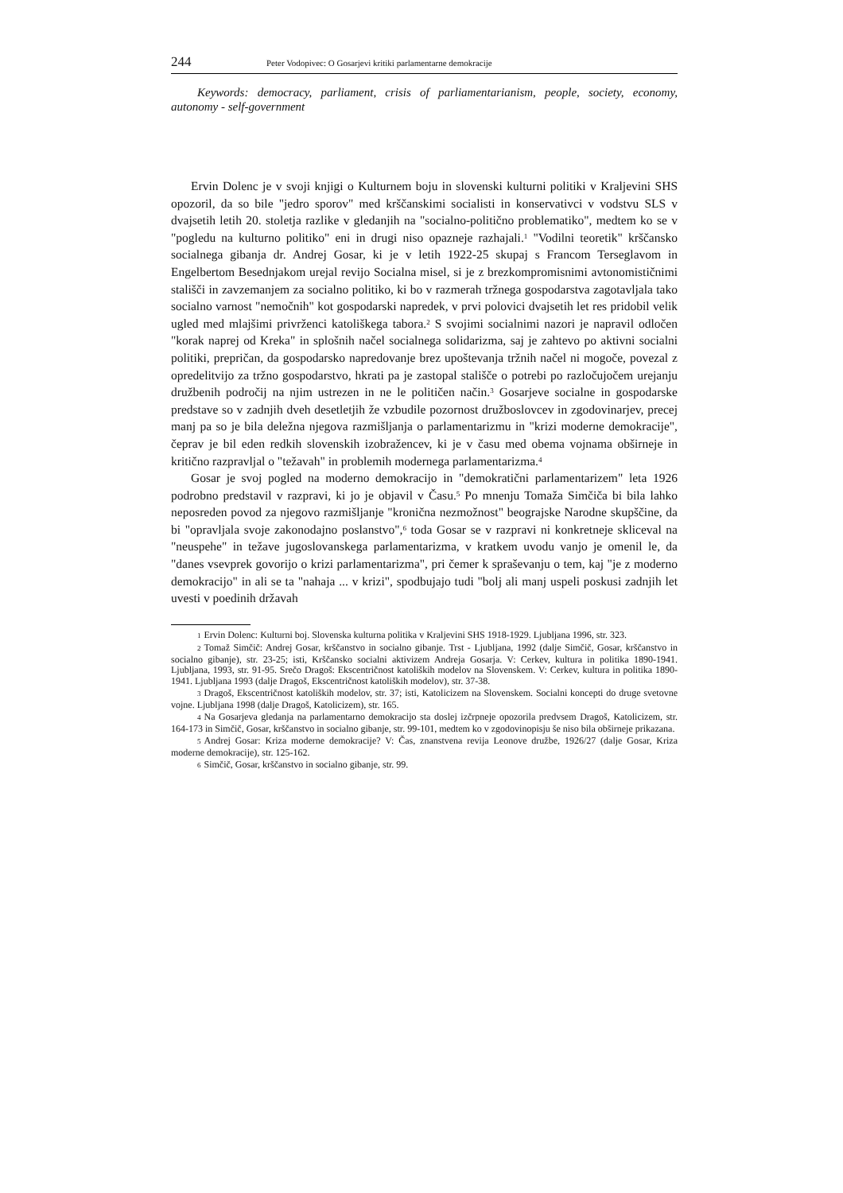244 Peter Vodopivec: O Gosarjevi kritiki parlamentarne demokracije
Keywords: democracy, parliament, crisis of parliamentarianism, people, society, economy, autonomy - self-government
Ervin Dolenc je v svoji knjigi o Kulturnem boju in slovenski kulturni politiki v Kraljevini SHS opozoril, da so bile "jedro sporov" med krščanskimi socialisti in konservativci v vodstvu SLS v dvajsetih letih 20. stoletja razlike v gledanjih na "socialno-politično problematiko", medtem ko se v "pogledu na kulturno politiko" eni in drugi niso opazneje razhajali.<sup>1</sup> "Vodilni teoretik" krščansko socialnega gibanja dr. Andrej Gosar, ki je v letih 1922-25 skupaj s Francom Terseglavom in Engelbertom Besednjakom urejal revijo Socialna misel, si je z brezkompromisnimi avtonomističnimi stališči in zavzemanjem za socialno politiko, ki bo v razmerah tržnega gospodarstva zagotavljala tako socialno varnost "nemočnih" kot gospodarski napredek, v prvi polovici dvajsetih let res pridobil velik ugled med mlajšimi privrženci katoliškega tabora.<sup>2</sup> S svojimi socialnimi nazori je napravil odločen "korak naprej od Kreka" in splošnih načel socialnega solidarizma, saj je zahtevo po aktivni socialni politiki, prepričan, da gospodarsko napredovanje brez upoštevanja tržnih načel ni mogoče, povezal z opredelitvijo za tržno gospodarstvo, hkrati pa je zastopal stališče o potrebi po razločujočem urejanju družbenih področij na njim ustrezen in ne le političen način.<sup>3</sup> Gosarjeve socialne in gospodarske predstave so v zadnjih dveh desetletjih že vzbudile pozornost družboslovcev in zgodovinarjev, precej manj pa so je bila deležna njegova razmišljanja o parlamentarizmu in "krizi moderne demokracije", čeprav je bil eden redkih slovenskih izobražencev, ki je v času med obema vojnama obširneje in kritično razpravljal o "težavah" in problemih modernega parlamentarizma.<sup>4</sup>
Gosar je svoj pogled na moderno demokracijo in "demokratični parlamentarizem" leta 1926 podrobno predstavil v razpravi, ki jo je objavil v Času.<sup>5</sup> Po mnenju Tomaža Simčiča bi bila lahko neposreden povod za njegovo razmišljanje "kronična nezmožnost" beograjske Narodne skupščine, da bi "opravljala svoje zakonodajno poslanstvo",<sup>6</sup> toda Gosar se v razpravi ni konkretneje skliceval na "neuspehe" in težave jugoslovanskega parlamentarizma, v kratkem uvodu vanjo je omenil le, da "danes vsevprek govorijo o krizi parlamentarizma", pri čemer k spraševanju o tem, kaj "je z moderno demokracijo" in ali se ta "nahaja ... v krizi", spodbujajo tudi "bolj ali manj uspeli poskusi zadnjih let uvesti v poedinih državah
1 Ervin Dolenc: Kulturni boj. Slovenska kulturna politika v Kraljevini SHS 1918-1929. Ljubljana 1996, str. 323.
2 Tomaž Simčič: Andrej Gosar, krščanstvo in socialno gibanje. Trst - Ljubljana, 1992 (dalje Simčič, Gosar, krščanstvo in socialno gibanje), str. 23-25; isti, Krščansko socialni aktivizem Andreja Gosarja. V: Cerkev, kultura in politika 1890-1941. Ljubljana, 1993, str. 91-95. Srečo Dragoš: Ekscentričnost katoliških modelov na Slovenskem. V: Cerkev, kultura in politika 1890-1941. Ljubljana 1993 (dalje Dragoš, Ekscentričnost katoliških modelov), str. 37-38.
3 Dragoš, Ekscentričnost katoliških modelov, str. 37; isti, Katolicizem na Slovenskem. Socialni koncepti do druge svetovne vojne. Ljubljana 1998 (dalje Dragoš, Katolicizem), str. 165.
4 Na Gosarjeva gledanja na parlamentarno demokracijo sta doslej izčrpneje opozorila predvsem Dragoš, Katolicizem, str. 164-173 in Simčič, Gosar, krščanstvo in socialno gibanje, str. 99-101, medtem ko v zgodovinopisju še niso bila obširneje prikazana.
5 Andrej Gosar: Kriza moderne demokracije? V: Čas, znanstvena revija Leonove družbe, 1926/27 (dalje Gosar, Kriza moderne demokracije), str. 125-162.
6 Simčič, Gosar, krščanstvo in socialno gibanje, str. 99.